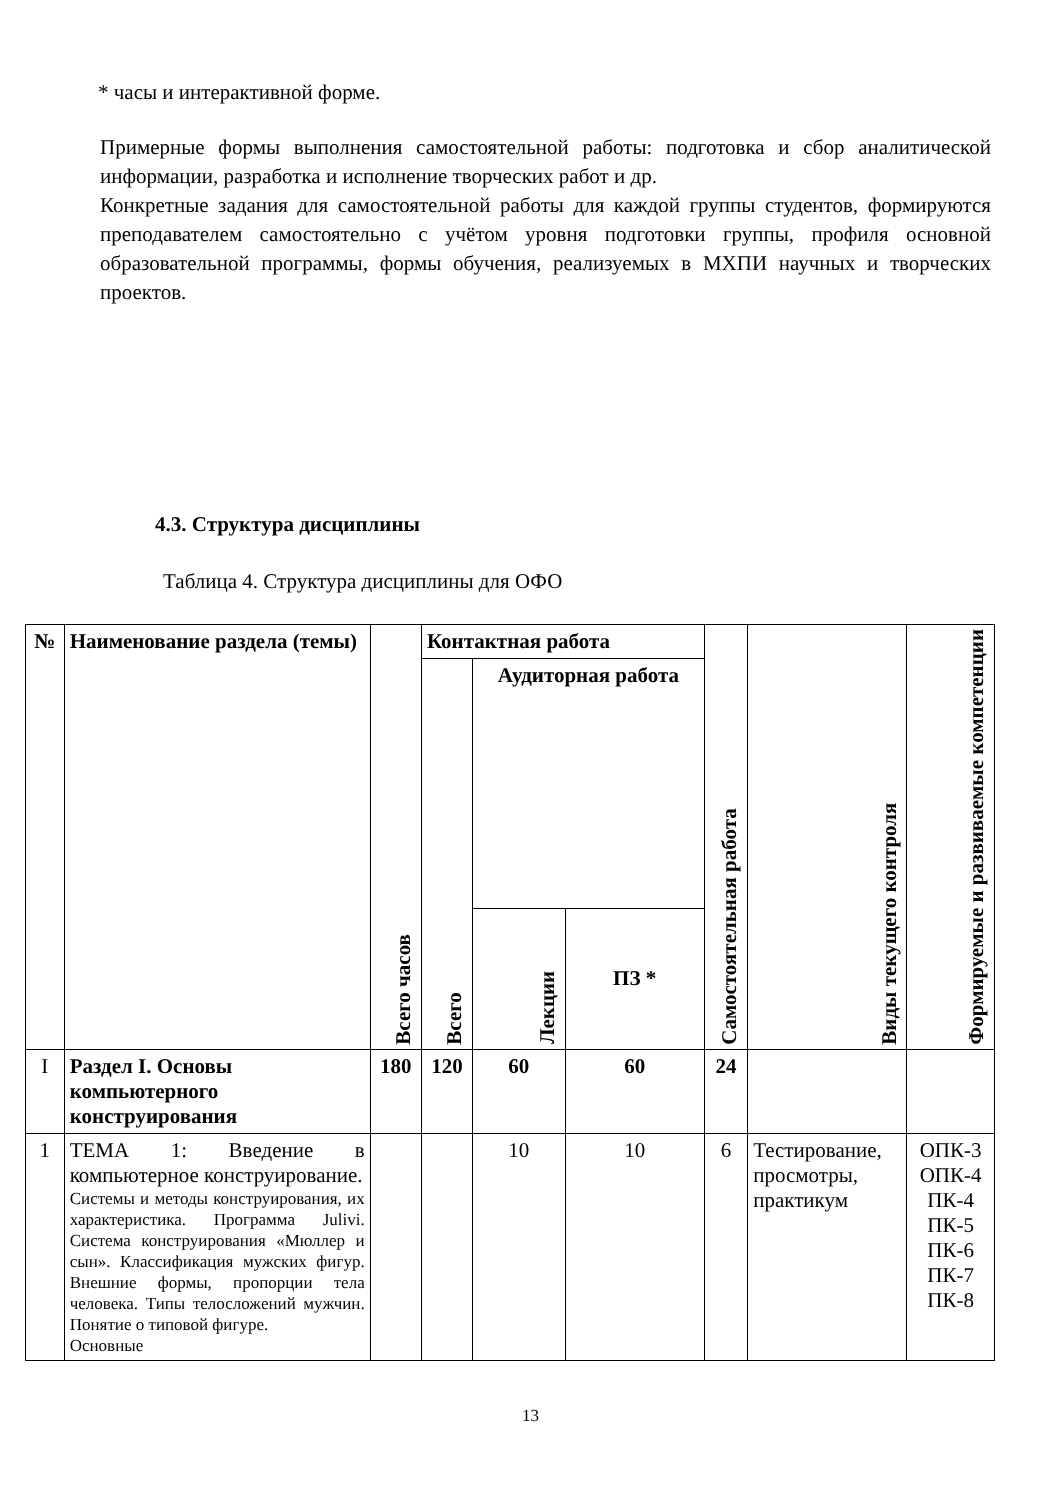* часы и интерактивной форме.
Примерные формы выполнения самостоятельной работы: подготовка и сбор аналитической информации, разработка и исполнение творческих работ и др.
Конкретные задания для самостоятельной работы для каждой группы студентов, формируются преподавателем самостоятельно с учётом уровня подготовки группы, профиля основной образовательной программы, формы обучения, реализуемых в МХПИ научных и творческих проектов.
4.3. Структура дисциплины
Таблица 4. Структура дисциплины для ОФО
| № | Наименование раздела (темы) | Всего часов | Контактная работа | | | Самостоятельная работа | Виды текущего контроля | Формируемые и развиваемые компетенции |
| --- | --- | --- | --- | --- | --- | --- | --- | --- |
| | | | Всего | Аудиторная работа | | | | |
| | | | | Лекции | ПЗ * | | | |
| I | Раздел I. Основы компьютерного конструирования | 180 | 120 | 60 | 60 | 24 | | |
| 1 | ТЕМА 1: Введение в компьютерное конструирование. Системы и методы конструирования, их характеристика. Программа Julivi. Система конструирования «Мюллер и сын». Классификация мужских фигур. Внешние формы, пропорции тела человека. Типы телосложений мужчин. Понятие о типовой фигуре. Основные | | | 10 | 10 | 6 | Тестирование, просмотры, практикум | ОПК-3 ОПК-4 ПК-4 ПК-5 ПК-6 ПК-7 ПК-8 |
13